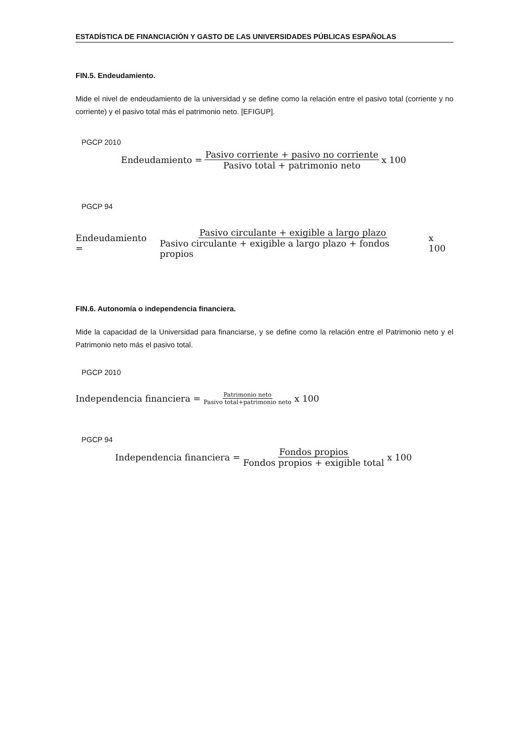ESTADÍSTICA DE FINANCIACIÓN Y GASTO DE LAS UNIVERSIDADES PÚBLICAS ESPAÑOLAS
FIN.5. Endeudamiento.
Mide el nivel de endeudamiento de la universidad y se define como la relación entre el pasivo total (corriente y no corriente) y el pasivo total más el patrimonio neto. [EFIGUP].
PGCP 2010
Endeudamiento = Pasivo corriente + pasivo no corriente Pasivo total + patrimonio neto x 100
PGCP 94
Endeudamiento = Pasivo circulante + exigible a largo plazo Pasivo circulante + exigible a largo plazo + fondos propios x 100
FIN.6. Autonomía o independencia financiera.
Mide la capacidad de la Universidad para financiarse, y se define como la relación entre el Patrimonio neto y el Patrimonio neto más el pasivo total.
PGCP 2010
Independencia financiera = Patrimonio neto Pasivo total+patrimonio neto x 100
PGCP 94
Independencia financiera = Fondos propios Fondos propios + exigible total x 100